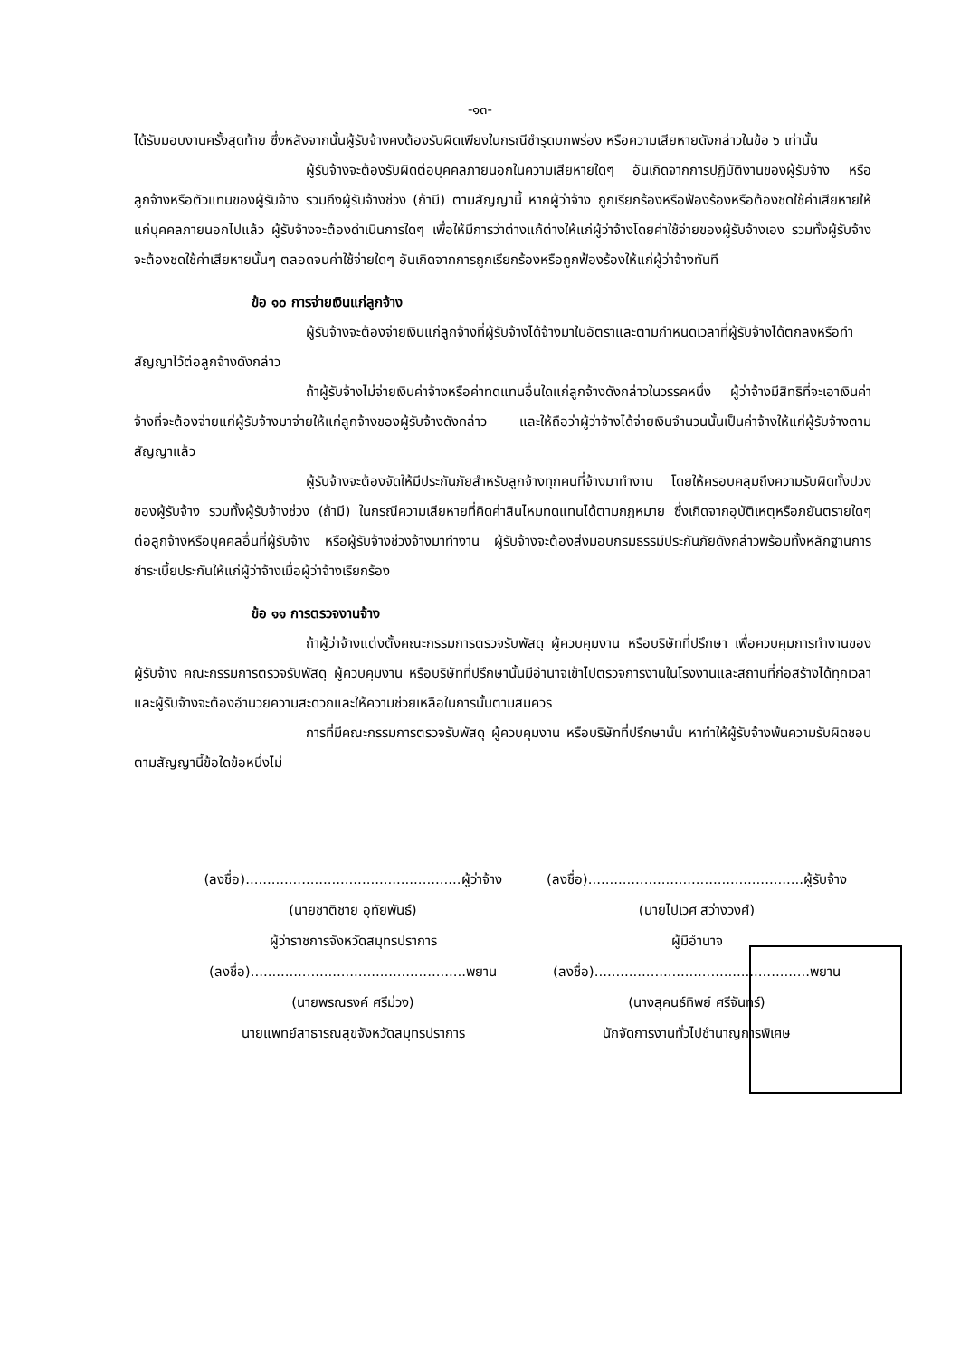-๑๓-
ได้รับมอบงานครั้งสุดท้าย ซึ่งหลังจากนั้นผู้รับจ้างคงต้องรับผิดเพียงในกรณีชำรุดบกพร่อง หรือความเสียหายดังกล่าวในข้อ ๖ เท่านั้น
ผู้รับจ้างจะต้องรับผิดต่อบุคคลภายนอกในความเสียหายใดๆ อันเกิดจากการปฏิบัติงานของผู้รับจ้าง หรือลูกจ้างหรือตัวแทนของผู้รับจ้าง รวมถึงผู้รับจ้างช่วง (ถ้ามี) ตามสัญญานี้ หากผู้ว่าจ้าง ถูกเรียกร้องหรือฟ้องร้องหรือต้องชดใช้ค่าเสียหายให้แก่บุคคลภายนอกไปแล้ว ผู้รับจ้างจะต้องดำเนินการใดๆ เพื่อให้มีการว่าต่างแก้ต่างให้แก่ผู้ว่าจ้างโดยค่าใช้จ่ายของผู้รับจ้างเอง รวมทั้งผู้รับจ้างจะต้องชดใช้ค่าเสียหายนั้นๆ ตลอดจนค่าใช้จ่ายใดๆ อันเกิดจากการถูกเรียกร้องหรือถูกฟ้องร้องให้แก่ผู้ว่าจ้างทันที
ข้อ ๑๐ การจ่ายเงินแก่ลูกจ้าง
ผู้รับจ้างจะต้องจ่ายเงินแก่ลูกจ้างที่ผู้รับจ้างได้จ้างมาในอัตราและตามกำหนดเวลาที่ผู้รับจ้างได้ตกลงหรือทำสัญญาไว้ต่อลูกจ้างดังกล่าว
ถ้าผู้รับจ้างไม่จ่ายเงินค่าจ้างหรือค่าทดแทนอื่นใดแก่ลูกจ้างดังกล่าวในวรรคหนึ่ง ผู้ว่าจ้างมีสิทธิที่จะเอาเงินค่าจ้างที่จะต้องจ่ายแก่ผู้รับจ้างมาจ่ายให้แก่ลูกจ้างของผู้รับจ้างดังกล่าว และให้ถือว่าผู้ว่าจ้างได้จ่ายเงินจำนวนนั้นเป็นค่าจ้างให้แก่ผู้รับจ้างตามสัญญาแล้ว
ผู้รับจ้างจะต้องจัดให้มีประกันภัยสำหรับลูกจ้างทุกคนที่จ้างมาทำงาน โดยให้ครอบคลุมถึงความรับผิดทั้งปวงของผู้รับจ้าง รวมทั้งผู้รับจ้างช่วง (ถ้ามี) ในกรณีความเสียหายที่คิดค่าสินไหมทดแทนได้ตามกฎหมาย ซึ่งเกิดจากอุบัติเหตุหรือภยันตรายใดๆ ต่อลูกจ้างหรือบุคคลอื่นที่ผู้รับจ้าง หรือผู้รับจ้างช่วงจ้างมาทำงาน ผู้รับจ้างจะต้องส่งมอบกรมธรรม์ประกันภัยดังกล่าวพร้อมทั้งหลักฐานการชำระเบี้ยประกันให้แก่ผู้ว่าจ้างเมื่อผู้ว่าจ้างเรียกร้อง
ข้อ ๑๑ การตรวจงานจ้าง
ถ้าผู้ว่าจ้างแต่งตั้งคณะกรรมการตรวจรับพัสดุ ผู้ควบคุมงาน หรือบริษัทที่ปรึกษา เพื่อควบคุมการทำงานของผู้รับจ้าง คณะกรรมการตรวจรับพัสดุ ผู้ควบคุมงาน หรือบริษัทที่ปรึกษานั้นมีอำนาจเข้าไปตรวจการงานในโรงงานและสถานที่ก่อสร้างได้ทุกเวลา และผู้รับจ้างจะต้องอำนวยความสะดวกและให้ความช่วยเหลือในการนั้นตามสมควร
การที่มีคณะกรรมการตรวจรับพัสดุ ผู้ควบคุมงาน หรือบริษัทที่ปรึกษานั้น หาทำให้ผู้รับจ้างพ้นความรับผิดชอบตามสัญญานี้ข้อใดข้อหนึ่งไม่
(ลงชื่อ)..................................................ผู้ว่าจ้าง
(นายชาติชาย อุทัยพันธ์)
ผู้ว่าราชการจังหวัดสมุทรปราการ
(ลงชื่อ)..................................................พยาน
(นายพรณรงค์ ศรีม่วง)
นายแพทย์สาธารณสุขจังหวัดสมุทรปราการ
(ลงชื่อ)..................................................ผู้รับจ้าง
(นายไปเวศ สว่างวงศ์)
ผู้มีอำนาจ
(ลงชื่อ)..................................................พยาน
(นางสุคนธ์ทิพย์ ศรีจันทร์)
นักจัดการงานทั่วไปชำนาญการพิเศษ